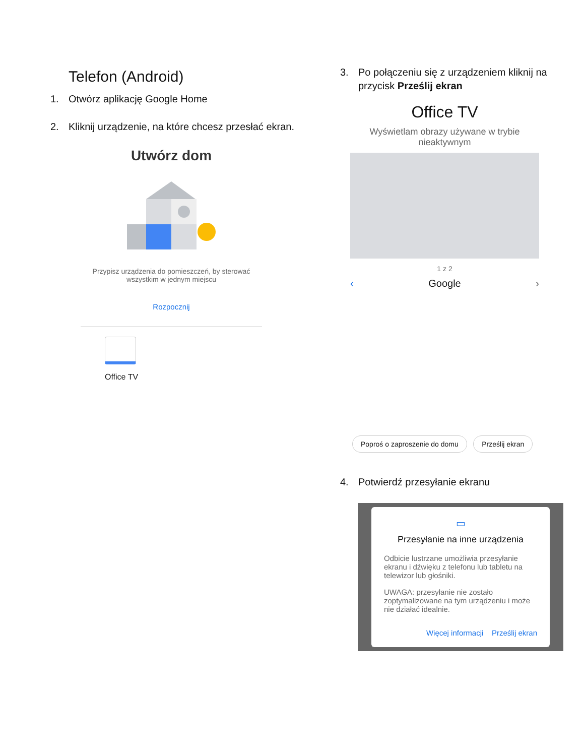Telefon (Android)
1. Otwórz aplikację Google Home
2. Kliknij urządzenie, na które chcesz przesłać ekran.
Utwórz dom
Przypisz urządzenia do pomieszczeń, by sterować wszystkim w jednym miejscu
Rozpocznij
Office TV
3. Po połączeniu się z urządzeniem kliknij na przycisk Prześlij ekran
Office TV
Wyświetlam obrazy używane w trybie nieaktywnym
1 z 2
‹ Google ›
Poproś o zaproszenie do domu Prześlij ekran
4. Potwierdź przesyłanie ekranu
▭
Przesyłanie na inne urządzenia
Odbicie lustrzane umożliwia przesyłanie ekranu i dźwięku z telefonu lub tabletu na telewizor lub głośniki.
UWAGA: przesyłanie nie zostało zoptymalizowane na tym urządzeniu i może nie działać idealnie.
Więcej informacji Prześlij ekran